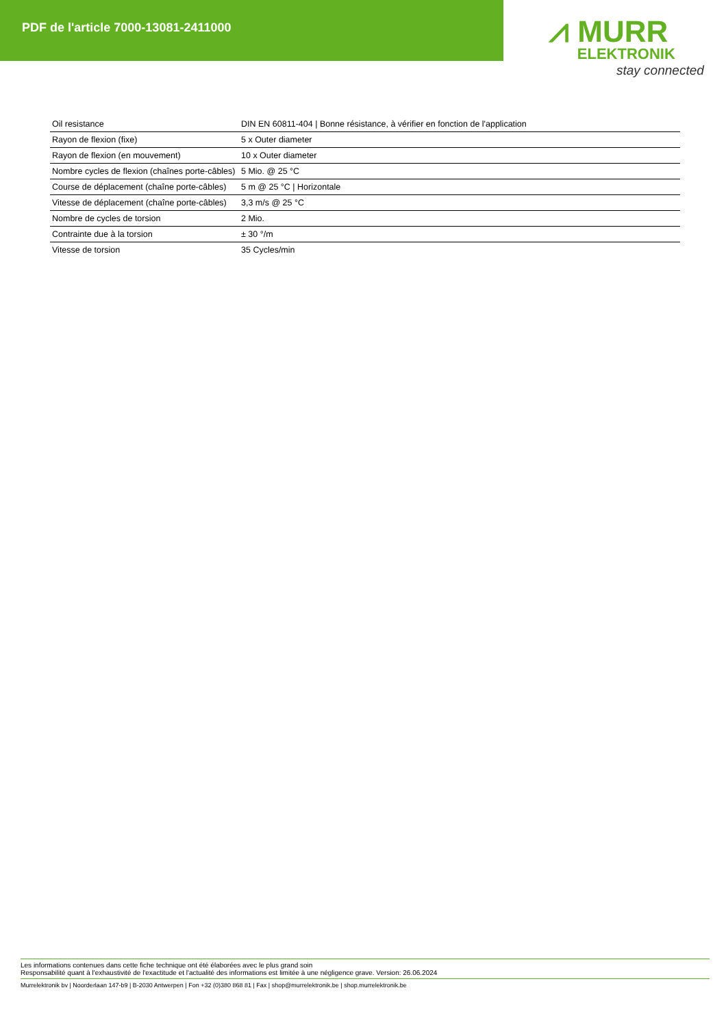PDF de l'article 7000-13081-2411000
⩘ MURR
ELEKTRONIK
stay connected
| Oil resistance | DIN EN 60811-404 / Bonne résistance, à vérifier en fonction de l'application |
| Rayon de flexion (fixe) | 5 x Outer diameter |
| Rayon de flexion (en mouvement) | 10 x Outer diameter |
| Nombre cycles de flexion (chaînes porte-câbles) | 5 Mio. @ 25 °C |
| Course de déplacement (chaîne porte-câbles) | 5 m @ 25 °C / Horizontale |
| Vitesse de déplacement (chaîne porte-câbles) | 3,3 m/s @ 25 °C |
| Nombre de cycles de torsion | 2 Mio. |
| Contrainte due à la torsion | ± 30 °/m |
| Vitesse de torsion | 35 Cycles/min |
Les informations contenues dans cette fiche technique ont été élaborées avec le plus grand soin
Responsabilité quant à l'exhaustivité de l'exactitude et l'actualité des informations est limitée à une négligence grave. Version: 26.06.2024
Murrelektronik bv | Noorderlaan 147-b9 | B-2030 Antwerpen | Fon +32 (0)380 868 81 | Fax | shop@murrelektronik.be | shop.murrelektronik.be